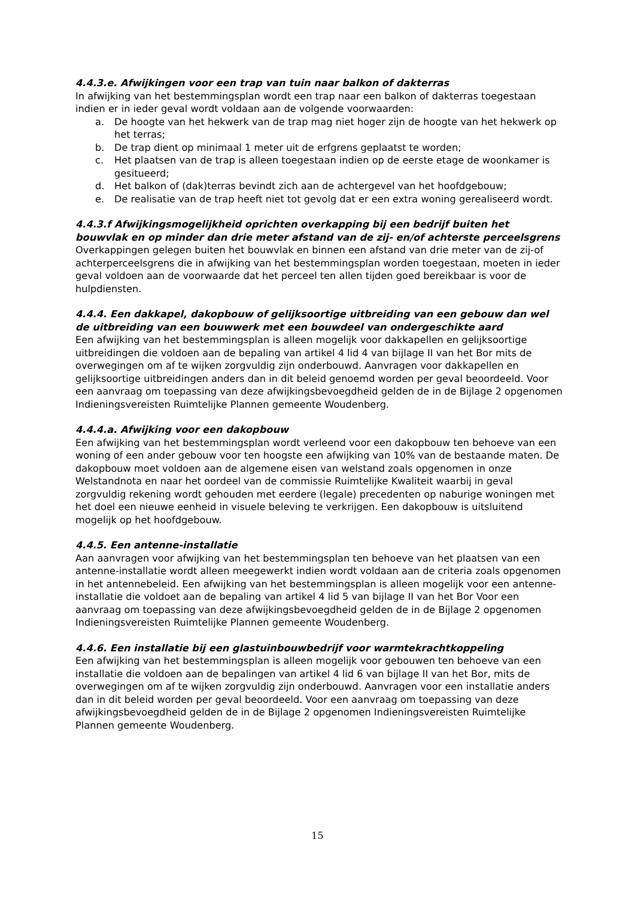4.4.3.e. Afwijkingen voor een trap van tuin naar balkon of dakterras
In afwijking van het bestemmingsplan wordt een trap naar een balkon of dakterras toegestaan indien er in ieder geval wordt voldaan aan de volgende voorwaarden:
a. De hoogte van het hekwerk van de trap mag niet hoger zijn de hoogte van het hekwerk op het terras;
b. De trap dient op minimaal 1 meter uit de erfgrens geplaatst te worden;
c. Het plaatsen van de trap is alleen toegestaan indien op de eerste etage de woonkamer is gesitueerd;
d. Het balkon of (dak)terras bevindt zich aan de achtergevel van het hoofdgebouw;
e. De realisatie van de trap heeft niet tot gevolg dat er een extra woning gerealiseerd wordt.
4.4.3.f Afwijkingsmogelijkheid oprichten overkapping bij een bedrijf buiten het bouwvlak en op minder dan drie meter afstand van de zij- en/of achterste perceelsgrens
Overkappingen gelegen buiten het bouwvlak en binnen een afstand van drie meter van de zij-of achterperceelsgrens die in afwijking van het bestemmingsplan worden toegestaan, moeten in ieder geval voldoen aan de voorwaarde dat het perceel ten allen tijden goed bereikbaar is voor de hulpdiensten.
4.4.4. Een dakkapel, dakopbouw of gelijksoortige uitbreiding van een gebouw dan wel de uitbreiding van een bouwwerk met een bouwdeel van ondergeschikte aard
Een afwijking van het bestemmingsplan is alleen mogelijk voor dakkapellen en gelijksoortige uitbreidingen die voldoen aan de bepaling van artikel 4 lid 4 van bijlage II van het Bor mits de overwegingen om af te wijken zorgvuldig zijn onderbouwd. Aanvragen voor dakkapellen en gelijksoortige uitbreidingen anders dan in dit beleid genoemd worden per geval beoordeeld. Voor een aanvraag om toepassing van deze afwijkingsbevoegdheid gelden de in de Bijlage 2 opgenomen Indieningsvereisten Ruimtelijke Plannen gemeente Woudenberg.
4.4.4.a. Afwijking voor een dakopbouw
Een afwijking van het bestemmingsplan wordt verleend voor een dakopbouw ten behoeve van een woning of een ander gebouw voor ten hoogste een afwijking van 10% van de bestaande maten. De dakopbouw moet voldoen aan de algemene eisen van welstand zoals opgenomen in onze Welstandnota en naar het oordeel van de commissie Ruimtelijke Kwaliteit waarbij in geval zorgvuldig rekening wordt gehouden met eerdere (legale) precedenten op naburige woningen met het doel een nieuwe eenheid in visuele beleving te verkrijgen. Een dakopbouw is uitsluitend mogelijk op het hoofdgebouw.
4.4.5. Een antenne-installatie
Aan aanvragen voor afwijking van het bestemmingsplan ten behoeve van het plaatsen van een antenne-installatie wordt alleen meegewerkt indien wordt voldaan aan de criteria zoals opgenomen in het antennebeleid. Een afwijking van het bestemmingsplan is alleen mogelijk voor een antenne-installatie die voldoet aan de bepaling van artikel 4 lid 5 van bijlage II van het Bor Voor een aanvraag om toepassing van deze afwijkingsbevoegdheid gelden de in de Bijlage 2 opgenomen Indieningsvereisten Ruimtelijke Plannen gemeente Woudenberg.
4.4.6. Een installatie bij een glastuinbouwbedrijf voor warmtekrachtkoppeling
Een afwijking van het bestemmingsplan is alleen mogelijk voor gebouwen ten behoeve van een installatie die voldoen aan de bepalingen van artikel 4 lid 6 van bijlage II van het Bor, mits de overwegingen om af te wijken zorgvuldig zijn onderbouwd. Aanvragen voor een installatie anders dan in dit beleid worden per geval beoordeeld. Voor een aanvraag om toepassing van deze afwijkingsbevoegdheid gelden de in de Bijlage 2 opgenomen Indieningsvereisten Ruimtelijke Plannen gemeente Woudenberg.
15